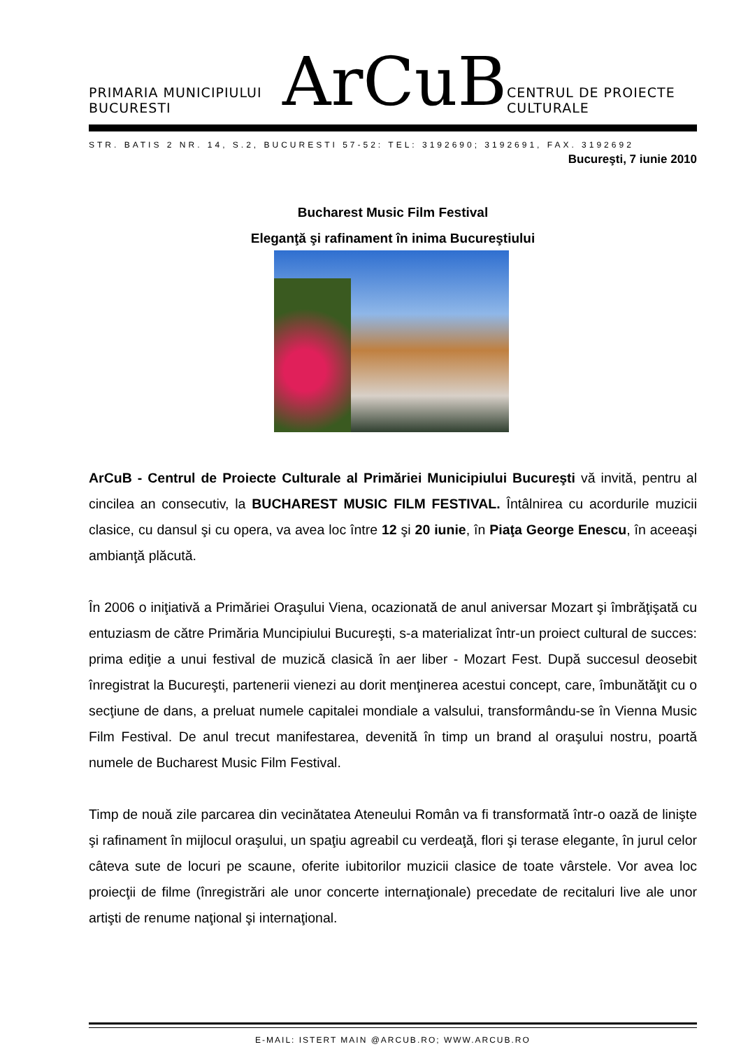PRIMARIA MUNICIPIULUI BUCURESTI ArCuB CENTRUL DE PROIECTE CULTURALE
STR. BATIS 2 NR. 14, S.2, BUCURESTI 57-52: TEL: 3192690; 3192691, FAX. 3192692
Bucureşti, 7 iunie 2010
Bucharest Music Film Festival
Eleganţă şi rafinament în inima Bucureştiului
ArCuB - Centrul de Proiecte Culturale al Primăriei Municipiului Bucureşti vă invită, pentru al cincilea an consecutiv, la BUCHAREST MUSIC FILM FESTIVAL. Întâlnirea cu acordurile muzicii clasice, cu dansul şi cu opera, va avea loc între 12 şi 20 iunie, în Piaţa George Enescu, în aceeaşi ambianţă plăcută.
În 2006 o iniţiativă a Primăriei Oraşului Viena, ocazionată de anul aniversar Mozart şi îmbrăţişată cu entuziasm de către Primăria Muncipiului Bucureşti, s-a materializat într-un proiect cultural de succes: prima ediţie a unui festival de muzică clasică în aer liber - Mozart Fest. După succesul deosebit înregistrat la Bucureşti, partenerii vienezi au dorit menţinerea acestui concept, care, îmbunătăţit cu o secţiune de dans, a preluat numele capitalei mondiale a valsului, transformându-se în Vienna Music Film Festival. De anul trecut manifestarea, devenită în timp un brand al oraşului nostru, poartă numele de Bucharest Music Film Festival.
Timp de nouă zile parcarea din vecinătatea Ateneului Român va fi transformată într-o oază de linişte şi rafinament în mijlocul oraşului, un spaţiu agreabil cu verdeaţă, flori şi terase elegante, în jurul celor câteva sute de locuri pe scaune, oferite iubitorilor muzicii clasice de toate vârstele. Vor avea loc proiecţii de filme (înregistrări ale unor concerte internaţionale) precedate de recitaluri live ale unor artişti de renume naţional şi internaţional.
E-MAIL: ISTERT MAIN @ARCUB.RO; WWW.ARCUB.RO